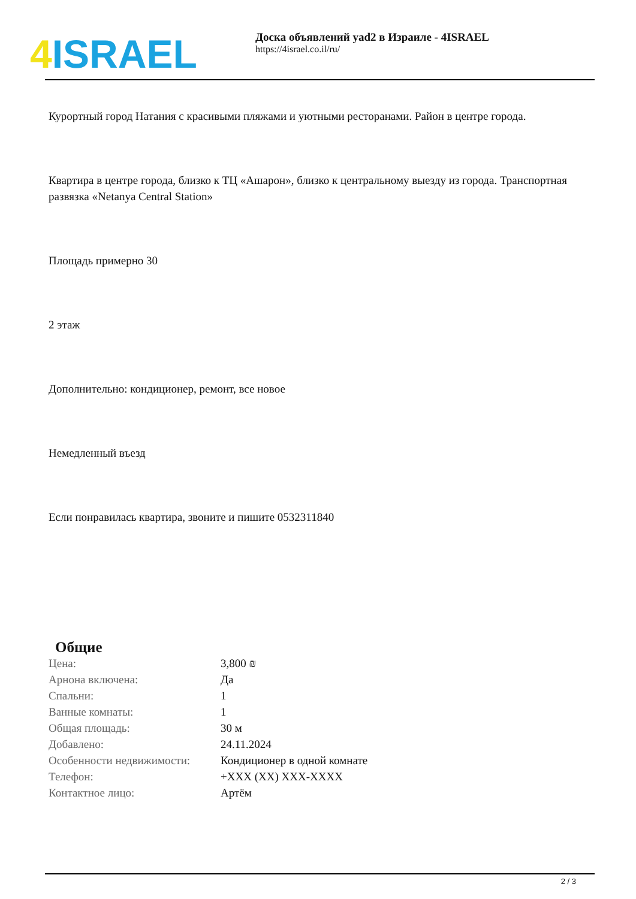4 ISRAEL
Доска объявлений yad2 в Израиле - 4ISRAEL
https://4israel.co.il/ru/
Курортный город Натания с красивыми пляжами и уютными ресторанами. Район в центре города.
Квартира в центре города, близко к ТЦ «Ашарон», близко к центральному выезду из города. Транспортная развязка «Netanya Central Station»
Площадь примерно 30
2 этаж
Дополнительно: кондиционер, ремонт, все новое
Немедленный въезд
Если понравилась квартира, звоните и пишите 0532311840
Общие
| Цена: | 3,800 ₪ |
| Арнона включена: | Да |
| Спальни: | 1 |
| Ванные комнаты: | 1 |
| Общая площадь: | 30 м |
| Добавлено: | 24.11.2024 |
| Особенности недвижимости: | Кондиционер в одной комнате |
| Телефон: | +XXX (XX) XXX-XXXX |
| Контактное лицо: | Артём |
2 / 3